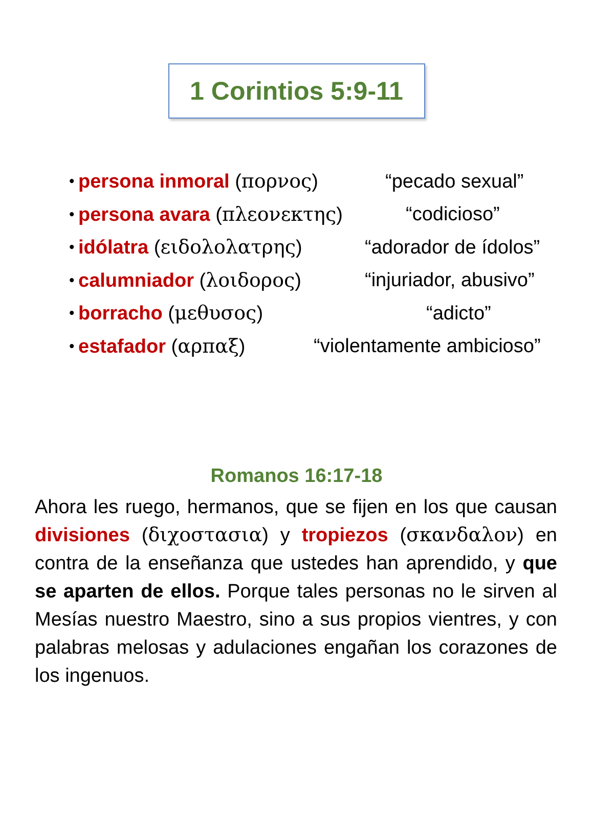1 Corintios 5:9-11
• persona inmoral (πορνος) “pecado sexual”
• persona avara (πλεονεκτης) “codicioso”
• idólatra (ειδολολατρης) “adorador de ídolos”
• calumniador (λοιδορος) “injuriador, abusivo”
• borracho (μεθυσος) “adicto”
• estafador (αρπαξ) “violentamente ambicioso”
Romanos 16:17-18
Ahora les ruego, hermanos, que se fijen en los que causan divisiones (διχοστασια) y tropiezos (σκανδαλον) en contra de la enseñanza que ustedes han aprendido, y que se aparten de ellos. Porque tales personas no le sirven al Mesías nuestro Maestro, sino a sus propios vientres, y con palabras melosas y adulaciones engañan los corazones de los ingenuos.